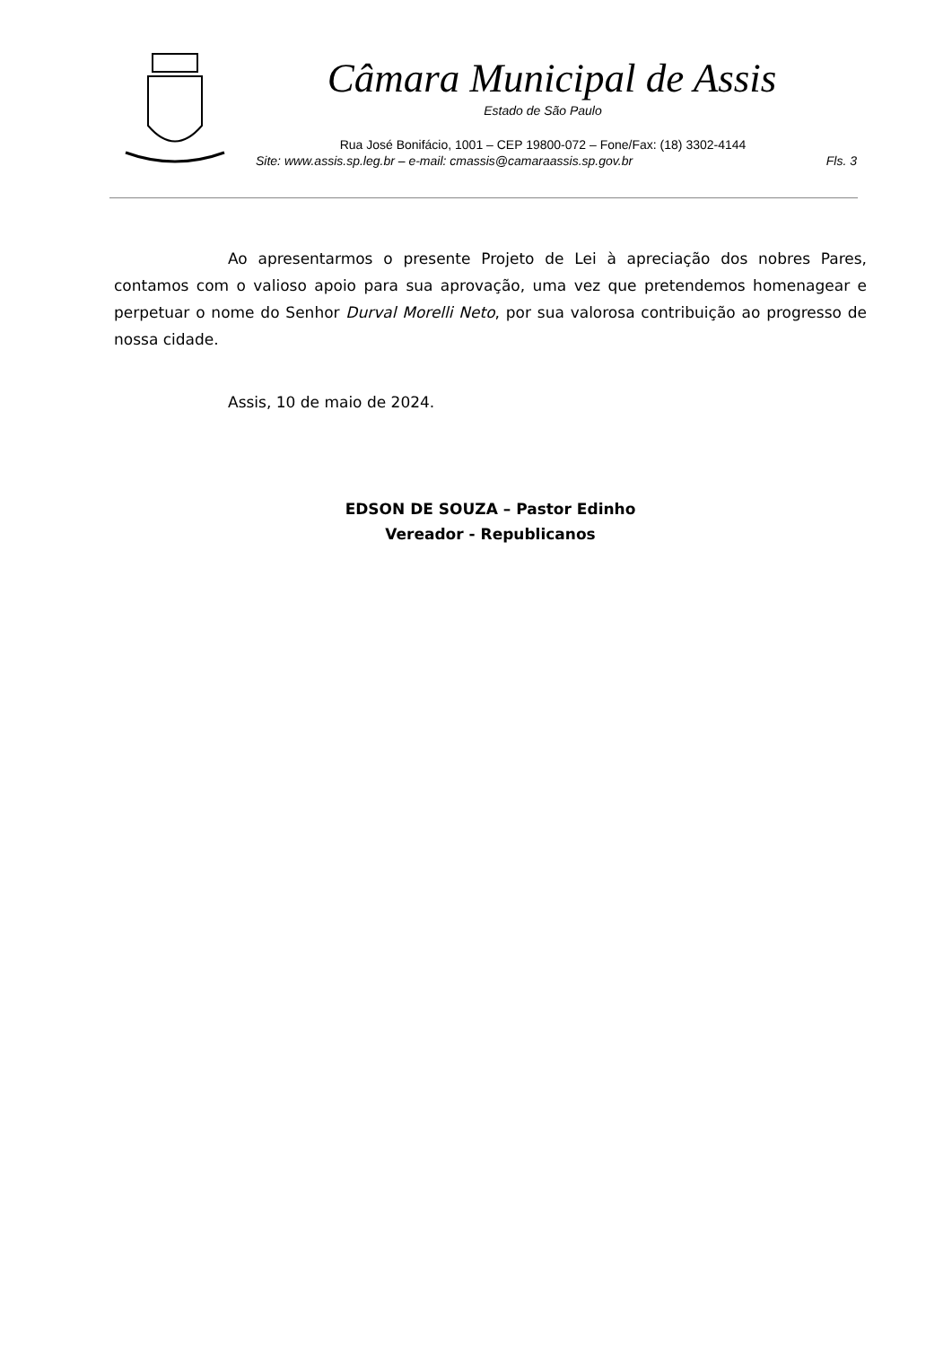Câmara Municipal de Assis
Estado de São Paulo
Rua José Bonifácio, 1001 – CEP 19800-072 – Fone/Fax: (18) 3302-4144
Site: www.assis.sp.leg.br – e-mail: cmassis@camaraassis.sp.gov.br Fls. 3
Ao apresentarmos o presente Projeto de Lei à apreciação dos nobres Pares, contamos com o valioso apoio para sua aprovação, uma vez que pretendemos homenagear e perpetuar o nome do Senhor Durval Morelli Neto, por sua valorosa contribuição ao progresso de nossa cidade.
Assis, 10 de maio de 2024.
EDSON DE SOUZA – Pastor Edinho
Vereador - Republicanos